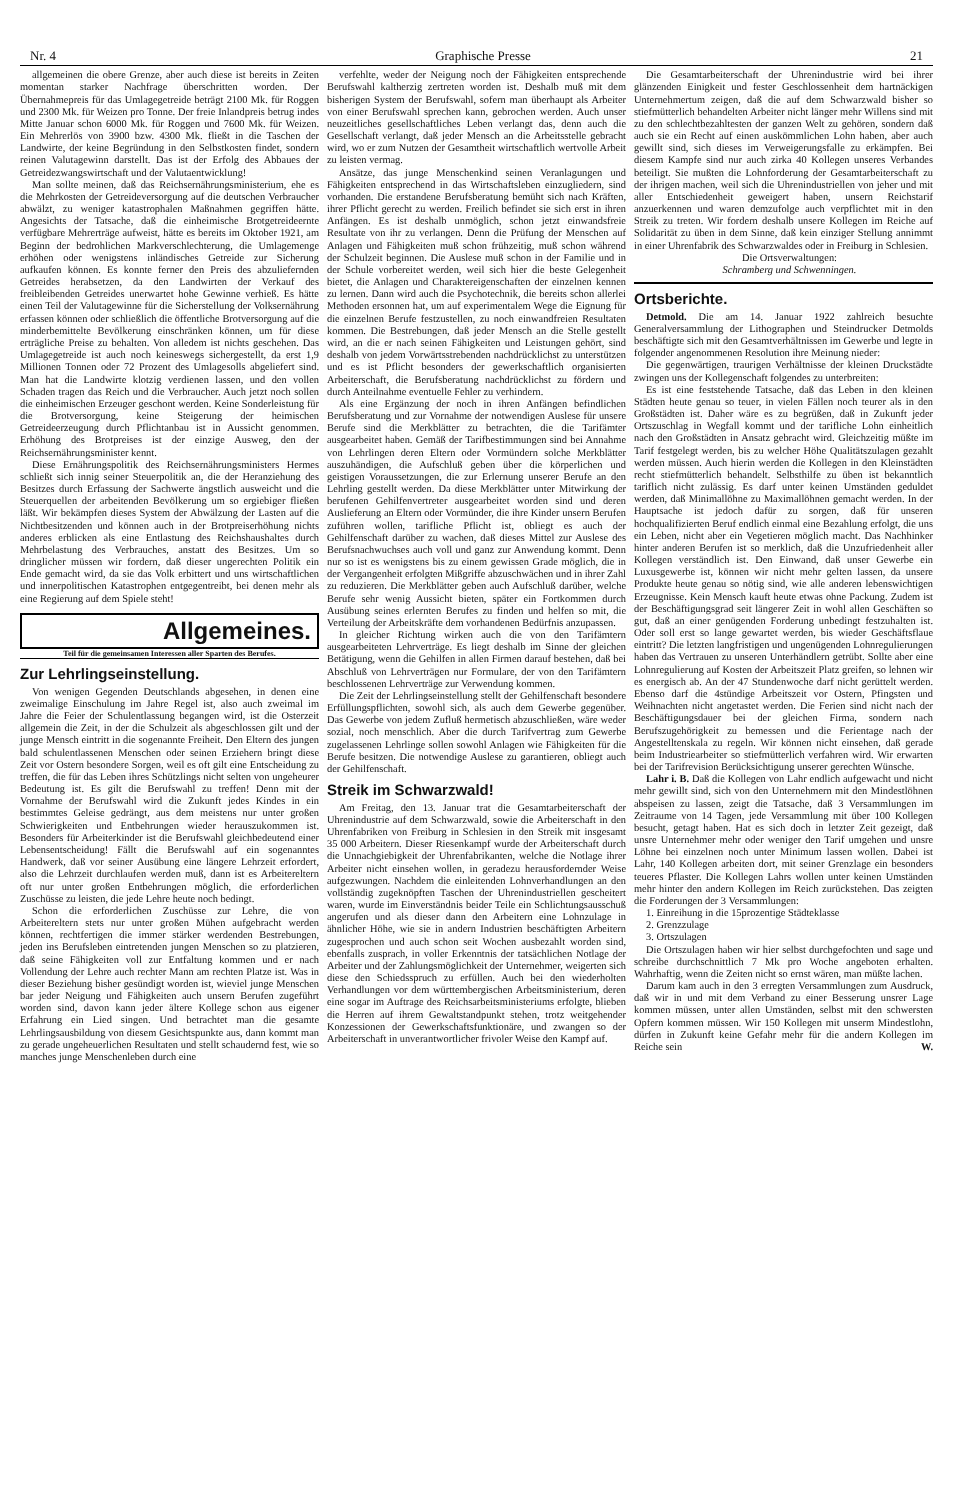Nr. 4 Graphische Presse 21
allgemeinen die obere Grenze, aber auch diese ist bereits in Zeiten momentan starker Nachfrage überschritten worden. Der Übernahmepreis für das Umlagegetreide beträgt 2100 Mk. für Roggen und 2300 Mk. für Weizen pro Tonne. Der freie Inlandpreis betrug indes Mitte Januar schon 6000 Mk. für Roggen und 7600 Mk. für Weizen. Ein Mehrerlös von 3900 bzw. 4300 Mk. fließt in die Taschen der Landwirte, der keine Begründung in den Selbstkosten findet, sondern reinen Valutagewinn darstellt. Das ist der Erfolg des Abbaues der Getreidezwangswirtschaft und der Valutaentwicklung!
Man sollte meinen, daß das Reichsernährungsministerium, ehe es die Mehrkosten der Getreideversorgung auf die deutschen Verbraucher abwälzt, zu weniger katastrophalen Maßnahmen gegriffen hätte. Angesichts der Tatsache, daß die einheimische Brotgetreideernte verfügbare Mehrerträge aufweist, hätte es bereits im Oktober 1921, am Beginn der bedrohlichen Markverschlechterung, die Umlagemenge erhöhen oder wenigstens inländisches Getreide zur Sicherung aufkaufen können. Es konnte ferner den Preis des abzuliefernden Getreides herabsetzen, da den Landwirten der Verkauf des freibleibenden Getreides unerwartet hohe Gewinne verhieß. Es hätte einen Teil der Valutagewinne für die Sicherstellung der Volksernährung erfassen können oder schließlich die öffentliche Brotversorgung auf die minderbemittelte Bevölkerung einschränken können, um für diese erträgliche Preise zu behalten. Von alledem ist nichts geschehen. Das Umlagegetreide ist auch noch keineswegs sichergestellt, da erst 1,9 Millionen Tonnen oder 72 Prozent des Umlagesolls abgeliefert sind. Man hat die Landwirte klotzig verdienen lassen, und den vollen Schaden tragen das Reich und die Verbraucher. Auch jetzt noch sollen die einheimischen Erzeuger geschont werden. Keine Sonderleistung für die Brotversorgung, keine Steigerung der heimischen Getreideerzeugung durch Pflichtanbau ist in Aussicht genommen. Erhöhung des Brotpreises ist der einzige Ausweg, den der Reichsernährungsminister kennt.
Diese Ernährungspolitik des Reichsernährungsministers Hermes schließt sich innig seiner Steuerpolitik an, die der Heranziehung des Besitzes durch Erfassung der Sachwerte ängstlich ausweicht und die Steuerquellen der arbeitenden Bevölkerung um so ergiebiger fließen läßt. Wir bekämpfen dieses System der Abwälzung der Lasten auf die Nichtbesitzenden und können auch in der Brotpreiserhöhung nichts anderes erblicken als eine Entlastung des Reichshaushaltes durch Mehrbelastung des Verbrauches, anstatt des Besitzes. Um so dringlicher müssen wir fordern, daß dieser ungerechten Politik ein Ende gemacht wird, da sie das Volk erbittert und uns wirtschaftlichen und innerpolitischen Katastrophen entgegentreibt, bei denen mehr als eine Regierung auf dem Spiele steht!
Allgemeines.
Teil für die gemeinsamen Interessen aller Sparten des Berufes.
Zur Lehrlingseinstellung.
Von wenigen Gegenden Deutschlands abgesehen, in denen eine zweimalige Einschulung im Jahre Regel ist, also auch zweimal im Jahre die Feier der Schulentlassung begangen wird, ist die Osterzeit allgemein die Zeit, in der die Schulzeit als abgeschlossen gilt und der junge Mensch eintritt in die sogenannte Freiheit. Den Eltern des jungen bald schulentlassenen Menschen oder seinen Erziehern bringt diese Zeit vor Ostern besondere Sorgen, weil es oft gilt eine Entscheidung zu treffen, die für das Leben ihres Schützlings nicht selten von ungeheurer Bedeutung ist. Es gilt die Berufswahl zu treffen! Denn mit der Vornahme der Berufswahl wird die Zukunft jedes Kindes in ein bestimmtes Geleise gedrängt, aus dem meistens nur unter großen Schwierigkeiten und Entbehrungen wieder herauszukommen ist. Besonders für Arbeiterkinder ist die Berufswahl gleichbedeutend einer Lebensentscheidung! Fällt die Berufswahl auf ein sogenanntes Handwerk, daß vor seiner Ausübung eine längere Lehrzeit erfordert, also die Lehrzeit durchlaufen werden muß, dann ist es Arbeitereltern oft nur unter großen Entbehrungen möglich, die erforderlichen Zuschüsse zu leisten, die jede Lehre heute noch bedingt.
Schon die erforderlichen Zuschüsse zur Lehre, die von Arbeitereltern stets nur unter großen Mühen aufgebracht werden können, rechtfertigen die immer stärker werdenden Bestrebungen, jeden ins Berufsleben eintretenden jungen Menschen so zu platzieren, daß seine Fähigkeiten voll zur Entfaltung kommen und er nach Vollendung der Lehre auch rechter Mann am rechten Platze ist. Was in dieser Beziehung bisher gesündigt worden ist, wieviel junge Menschen bar jeder Neigung und Fähigkeiten auch unsern Berufen zugeführt worden sind, davon kann jeder ältere Kollege schon aus eigener Erfahrung ein Lied singen. Und betrachtet man die gesamte Lehrlingsausbildung von diesem Gesichtspunkte aus, dann kommt man zu gerade ungeheuerlichen Resultaten und stellt schaudernd fest, wie so manches junge Menschenleben durch eine
verfehlte, weder der Neigung noch der Fähigkeiten entsprechende Berufswahl kaltherzig zertreten worden ist. Deshalb muß mit dem bisherigen System der Berufswahl, sofern man überhaupt als Arbeiter von einer Berufswahl sprechen kann, gebrochen werden. Auch unser neuzeitliches gesellschaftliches Leben verlangt das, denn auch die Gesellschaft verlangt, daß jeder Mensch an die Arbeitsstelle gebracht wird, wo er zum Nutzen der Gesamtheit wirtschaftlich wertvolle Arbeit zu leisten vermag.
Ansätze, das junge Menschenkind seinen Veranlagungen und Fähigkeiten entsprechend in das Wirtschaftsleben einzugliedern, sind vorhanden. Die erstandene Berufsberatung bemüht sich nach Kräften, ihrer Pflicht gerecht zu werden. Freilich befindet sie sich erst in ihren Anfängen. Es ist deshalb unmöglich, schon jetzt einwandsfreie Resultate von ihr zu verlangen. Denn die Prüfung der Menschen auf Anlagen und Fähigkeiten muß schon frühzeitig, muß schon während der Schulzeit beginnen. Die Auslese muß schon in der Familie und in der Schule vorbereitet werden, weil sich hier die beste Gelegenheit bietet, die Anlagen und Charaktereigenschaften der einzelnen kennen zu lernen. Dann wird auch die Psychotechnik, die bereits schon allerlei Methoden ersonnen hat, um auf experimentalem Wege die Eignung für die einzelnen Berufe festzustellen, zu noch einwandfreien Resultaten kommen. Die Bestrebungen, daß jeder Mensch an die Stelle gestellt wird, an die er nach seinen Fähigkeiten und Leistungen gehört, sind deshalb von jedem Vorwärtsstrebenden nachdrücklichst zu unterstützen und es ist Pflicht besonders der gewerkschaftlich organisierten Arbeiterschaft, die Berufsberatung nachdrücklichst zu fördern und durch Anteilnahme eventuelle Fehler zu verhindern.
Als eine Ergänzung der noch in ihren Anfängen befindlichen Berufsberatung und zur Vornahme der notwendigen Auslese für unsere Berufe sind die Merkblätter zu betrachten, die die Tarifämter ausgearbeitet haben. Gemäß der Tarifbestimmungen sind bei Annahme von Lehrlingen deren Eltern oder Vormündern solche Merkblätter auszuhändigen, die Aufschluß geben über die körperlichen und geistigen Voraussetzungen, die zur Erlernung unserer Berufe an den Lehrling gestellt werden. Da diese Merkblätter unter Mitwirkung der berufenen Gehilfenvertreter ausgearbeitet worden sind und deren Auslieferung an Eltern oder Vormünder, die ihre Kinder unsern Berufen zuführen wollen, tarifliche Pflicht ist, obliegt es auch der Gehilfenschaft darüber zu wachen, daß dieses Mittel zur Auslese des Berufsnachwuchses auch voll und ganz zur Anwendung kommt. Denn nur so ist es wenigstens bis zu einem gewissen Grade möglich, die in der Vergangenheit erfolgten Mißgriffe abzuschwächen und in ihrer Zahl zu reduzieren. Die Merkblätter geben auch Aufschluß darüber, welche Berufe sehr wenig Aussicht bieten, später ein Fortkommen durch Ausübung seines erlernten Berufes zu finden und helfen so mit, die Verteilung der Arbeitskräfte dem vorhandenen Bedürfnis anzupassen.
In gleicher Richtung wirken auch die von den Tarifämtern ausgearbeiteten Lehrverträge. Es liegt deshalb im Sinne der gleichen Betätigung, wenn die Gehilfen in allen Firmen darauf bestehen, daß bei Abschluß von Lehrverträgen nur Formulare, der von den Tarifämtern beschlossenen Lehrverträge zur Verwendung kommen.
Die Zeit der Lehrlingseinstellung stellt der Gehilfenschaft besondere Erfüllungspflichten, sowohl sich, als auch dem Gewerbe gegenüber. Das Gewerbe von jedem Zufluß hermetisch abzuschließen, wäre weder sozial, noch menschlich. Aber die durch Tarifvertrag zum Gewerbe zugelassenen Lehrlinge sollen sowohl Anlagen wie Fähigkeiten für die Berufe besitzen. Die notwendige Auslese zu garantieren, obliegt auch der Gehilfenschaft.
Streik im Schwarzwald!
Am Freitag, den 13. Januar trat die Gesamtarbeiterschaft der Uhrenindustrie auf dem Schwarzwald, sowie die Arbeiterschaft in den Uhrenfabriken von Freiburg in Schlesien in den Streik mit insgesamt 35 000 Arbeitern. Dieser Riesenkampf wurde der Arbeiterschaft durch die Unnachgiebigkeit der Uhrenfabrikanten, welche die Notlage ihrer Arbeiter nicht einsehen wollen, in geradezu herausfordernder Weise aufgezwungen. Nachdem die einleitenden Lohnverhandlungen an den vollständig zugeknöpften Taschen der Uhrenindustriellen gescheitert waren, wurde im Einverständnis beider Teile ein Schlichtungsausschuß angerufen und als dieser dann den Arbeitern eine Lohnzulage in ähnlicher Höhe, wie sie in andern Industrien beschäftigten Arbeitern zugesprochen und auch schon seit Wochen ausbezahlt worden sind, ebenfalls zusprach, in voller Erkenntnis der tatsächlichen Notlage der Arbeiter und der Zahlungsmöglichkeit der Unternehmer, weigerten sich diese den Schiedsspruch zu erfüllen. Auch bei den wiederholten Verhandlungen vor dem württembergischen Arbeitsministerium, deren eine sogar im Auftrage des Reichsarbeitsministeriums erfolgte, blieben die Herren auf ihrem Gewaltstandpunkt stehen, trotz weitgehender Konzessionen der Gewerkschaftsfunktionäre, und zwangen so der Arbeiterschaft in unverantwortlicher frivoler Weise den Kampf auf.
Die Gesamtarbeiterschaft der Uhrenindustrie wird bei ihrer glänzenden Einigkeit und fester Geschlossenheit dem hartnäckigen Unternehmertum zeigen, daß die auf dem Schwarzwald bisher so stiefmütterlich behandelten Arbeiter nicht länger mehr Willens sind mit zu den schlechtbezahltesten der ganzen Welt zu gehören, sondern daß auch sie ein Recht auf einen auskömmlichen Lohn haben, aber auch gewillt sind, sich dieses im Verweigerungsfalle zu erkämpfen. Bei diesem Kampfe sind nur auch zirka 40 Kollegen unseres Verbandes beteiligt. Sie mußten die Lohnforderung der Gesamtarbeiterschaft zu der ihrigen machen, weil sich die Uhrenindustriellen von jeher und mit aller Entschiedenheit geweigert haben, unsern Reichstarif anzuerkennen und waren demzufolge auch verpflichtet mit in den Streik zu treten. Wir fordern deshalb unsere Kollegen im Reiche auf Solidarität zu üben in dem Sinne, daß kein einziger Stellung annimmt in einer Uhrenfabrik des Schwarzwaldes oder in Freiburg in Schlesien.
Die Ortsverwaltungen:
Schramberg und Schwenningen.
Ortsberichte.
Detmold. Die am 14. Januar 1922 zahlreich besuchte Generalversammlung der Lithographen und Steindrucker Detmolds beschäftigte sich mit den Gesamtverhältnissen im Gewerbe und legte in folgender angenommenen Resolution ihre Meinung nieder:
Die gegenwärtigen, traurigen Verhältnisse der kleinen Druckstädte zwingen uns der Kollegenschaft folgendes zu unterbreiten:
Es ist eine feststehende Tatsache, daß das Leben in den kleinen Städten heute genau so teuer, in vielen Fällen noch teurer als in den Großstädten ist. Daher wäre es zu begrüßen, daß in Zukunft jeder Ortszuschlag in Wegfall kommt und der tarifliche Lohn einheitlich nach den Großstädten in Ansatz gebracht wird. Gleichzeitig müßte im Tarif festgelegt werden, bis zu welcher Höhe Qualitätszulagen gezahlt werden müssen. Auch hierin werden die Kollegen in den Kleinstädten recht stiefmütterlich behandelt. Selbsthilfe zu üben ist bekanntlich tariflich nicht zulässig. Es darf unter keinen Umständen geduldet werden, daß Minimallöhne zu Maximallöhnen gemacht werden. In der Hauptsache ist jedoch dafür zu sorgen, daß für unseren hochqualifizierten Beruf endlich einmal eine Bezahlung erfolgt, die uns ein Leben, nicht aber ein Vegetieren möglich macht. Das Nachhinker hinter anderen Berufen ist so merklich, daß die Unzufriedenheit aller Kollegen verständlich ist. Den Einwand, daß unser Gewerbe ein Luxusgewerbe ist, können wir nicht mehr gelten lassen, da unsere Produkte heute genau so nötig sind, wie alle anderen lebenswichtigen Erzeugnisse. Kein Mensch kauft heute etwas ohne Packung. Zudem ist der Beschäftigungsgrad seit längerer Zeit in wohl allen Geschäften so gut, daß an einer genügenden Forderung unbedingt festzuhalten ist. Oder soll erst so lange gewartet werden, bis wieder Geschäftsflaue eintritt? Die letzten langfristigen und ungenügenden Lohnregulierungen haben das Vertrauen zu unseren Unterhändlern getrübt. Sollte aber eine Lohnregulierung auf Kosten der Arbeitszeit Platz greifen, so lehnen wir es energisch ab. An der 47 Stundenwoche darf nicht gerüttelt werden. Ebenso darf die 4stündige Arbeitszeit vor Ostern, Pfingsten und Weihnachten nicht angetastet werden. Die Ferien sind nicht nach der Beschäftigungsdauer bei der gleichen Firma, sondern nach Berufszugehörigkeit zu bemessen und die Ferientage nach der Angestelltenskala zu regeln. Wir können nicht einsehen, daß gerade beim Industriearbeiter so stiefmütterlich verfahren wird. Wir erwarten bei der Tarifrevision Berücksichtigung unserer gerechten Wünsche.
Lahr i. B. Daß die Kollegen von Lahr endlich aufgewacht und nicht mehr gewillt sind, sich von den Unternehmern mit den Mindestlöhnen abspeisen zu lassen, zeigt die Tatsache, daß 3 Versammlungen im Zeitraume von 14 Tagen, jede Versammlung mit über 100 Kollegen besucht, getagt haben. Hat es sich doch in letzter Zeit gezeigt, daß unsre Unternehmer mehr oder weniger den Tarif umgehen und unsre Löhne bei einzelnen noch unter Minimum lassen wollen. Dabei ist Lahr, 140 Kollegen arbeiten dort, mit seiner Grenzlage ein besonders teueres Pflaster. Die Kollegen Lahrs wollen unter keinen Umständen mehr hinter den andern Kollegen im Reich zurückstehen. Das zeigten die Forderungen der 3 Versammlungen:
1. Einreihung in die 15prozentige Städteklasse
2. Grenzzulage
3. Ortszulagen
Die Ortszulagen haben wir hier selbst durchgefochten und sage und schreibe durchschnittlich 7 Mk pro Woche angeboten erhalten. Wahrhaftig, wenn die Zeiten nicht so ernst wären, man müßte lachen.
Darum kam auch in den 3 erregten Versammlungen zum Ausdruck, daß wir in und mit dem Verband zu einer Besserung unsrer Lage kommen müssen, unter allen Umständen, selbst mit den schwersten Opfern kommen müssen. Wir 150 Kollegen mit unserm Mindestlohn, dürfen in Zukunft keine Gefahr mehr für die andern Kollegen im Reiche sein W.